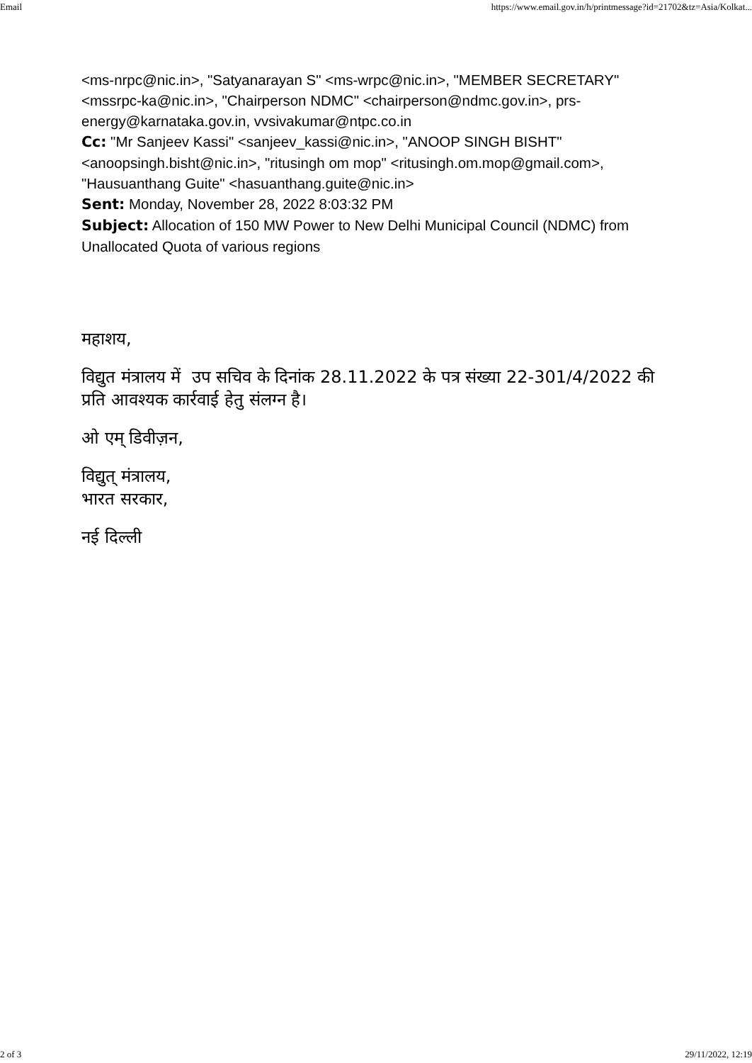Email https://www.email.gov.in/h/printmessage?id=21702&tz=Asia/Kolkat...
<ms-nrpc@nic.in>, "Satyanarayan S" <ms-wrpc@nic.in>, "MEMBER SECRETARY" <mssrpc-ka@nic.in>, "Chairperson NDMC" <chairperson@ndmc.gov.in>, prs-energy@karnataka.gov.in, vvsivakumar@ntpc.co.in
Cc: "Mr Sanjeev Kassi" <sanjeev_kassi@nic.in>, "ANOOP SINGH BISHT" <anoopsingh.bisht@nic.in>, "ritusingh om mop" <ritusingh.om.mop@gmail.com>, "Hausuanthang Guite" <hasuanthang.guite@nic.in>
Sent: Monday, November 28, 2022 8:03:32 PM
Subject: Allocation of 150 MW Power to New Delhi Municipal Council (NDMC) from Unallocated Quota of various regions
महाशय,
विद्युत मंत्रालय में उप सचिव के दिनांक 28.11.2022 के पत्र संख्या 22-301/4/2022 की प्रति आवश्यक कार्रवाई हेतु संलग्न है।
ओ एम् डिवीज़न,
विद्युत् मंत्रालय,
भारत सरकार,
नई दिल्ली
2 of 3 29/11/2022, 12:19